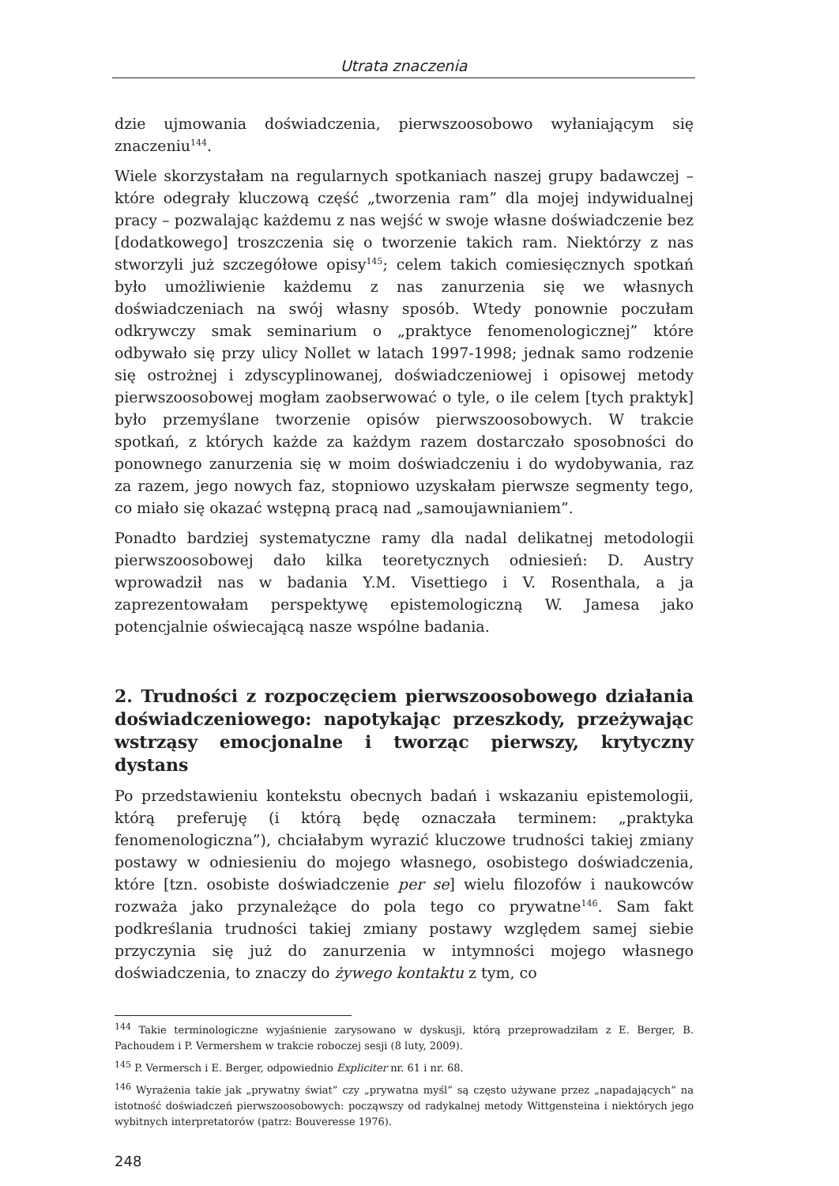Utrata znaczenia
dzie ujmowania doświadczenia, pierwszoosobowo wyłaniającym się znaczeniu<sup>144</sup>.
Wiele skorzystałam na regularnych spotkaniach naszej grupy badawczej – które odegrały kluczową część „tworzenia ram” dla mojej indywidualnej pracy – pozwalając każdemu z nas wejść w swoje własne doświadczenie bez [dodatkowego] troszczenia się o tworzenie takich ram. Niektórzy z nas stworzyli już szczegółowe opisy<sup>145</sup>; celem takich comiesięcznych spotkań było umożliwienie każdemu z nas zanurzenia się we własnych doświadczeniach na swój własny sposób. Wtedy ponownie poczułam odkrywczy smak seminarium o „praktyce fenomenologicznej” które odbywało się przy ulicy Nollet w latach 1997-1998; jednak samo rodzenie się ostrożnej i zdyscyplinowanej, doświadczeniowej i opisowej metody pierwszoosobowej mogłam zaobserwować o tyle, o ile celem [tych praktyk] było przemyślane tworzenie opisów pierwszoosobowych. W trakcie spotkań, z których każde za każdym razem dostarczało sposobności do ponownego zanurzenia się w moim doświadczeniu i do wydobywania, raz za razem, jego nowych faz, stopniowo uzyskałam pierwsze segmenty tego, co miało się okazać wstępną pracą nad „samoujawnianiem”.
Ponadto bardziej systematyczne ramy dla nadal delikatnej metodologii pierwszoosobowej dało kilka teoretycznych odniesień: D. Austry wprowadził nas w badania Y.M. Visettiego i V. Rosenthala, a ja zaprezentowałam perspektywę epistemologiczną W. Jamesa jako potencjalnie oświecającą nasze wspólne badania.
2. Trudności z rozpoczęciem pierwszoosobowego działania doświadczeniowego: napotykając przeszkody, przeżywając wstrząsy emocjonalne i tworząc pierwszy, krytyczny dystans
Po przedstawieniu kontekstu obecnych badań i wskazaniu epistemologii, którą preferuję (i którą będę oznaczała terminem: „praktyka fenomenologiczna”), chciałabym wyrazić kluczowe trudności takiej zmiany postawy w odniesieniu do mojego własnego, osobistego doświadczenia, które [tzn. osobiste doświadczenie per se] wielu filozofów i naukowców rozważa jako przynależące do pola tego co prywatne<sup>146</sup>. Sam fakt podkreślania trudności takiej zmiany postawy względem samej siebie przyczynia się już do zanurzenia w intymności mojego własnego doświadczenia, to znaczy do żywego kontaktu z tym, co
<sup>144</sup> Takie terminologiczne wyjaśnienie zarysowano w dyskusji, którą przeprowadziłam z E. Berger, B. Pachoudem i P. Vermershem w trakcie roboczej sesji (8 luty, 2009).
<sup>145</sup> P. Vermersch i E. Berger, odpowiednio Expliciter nr. 61 i nr. 68.
<sup>146</sup> Wyrażenia takie jak „prywatny świat” czy „prywatna myśl” są często używane przez „napadających” na istotność doświadczeń pierwszoosobowych: począwszy od radykalnej metody Wittgensteina i niektórych jego wybitnych interpretatorów (patrz: Bouveresse 1976).
248